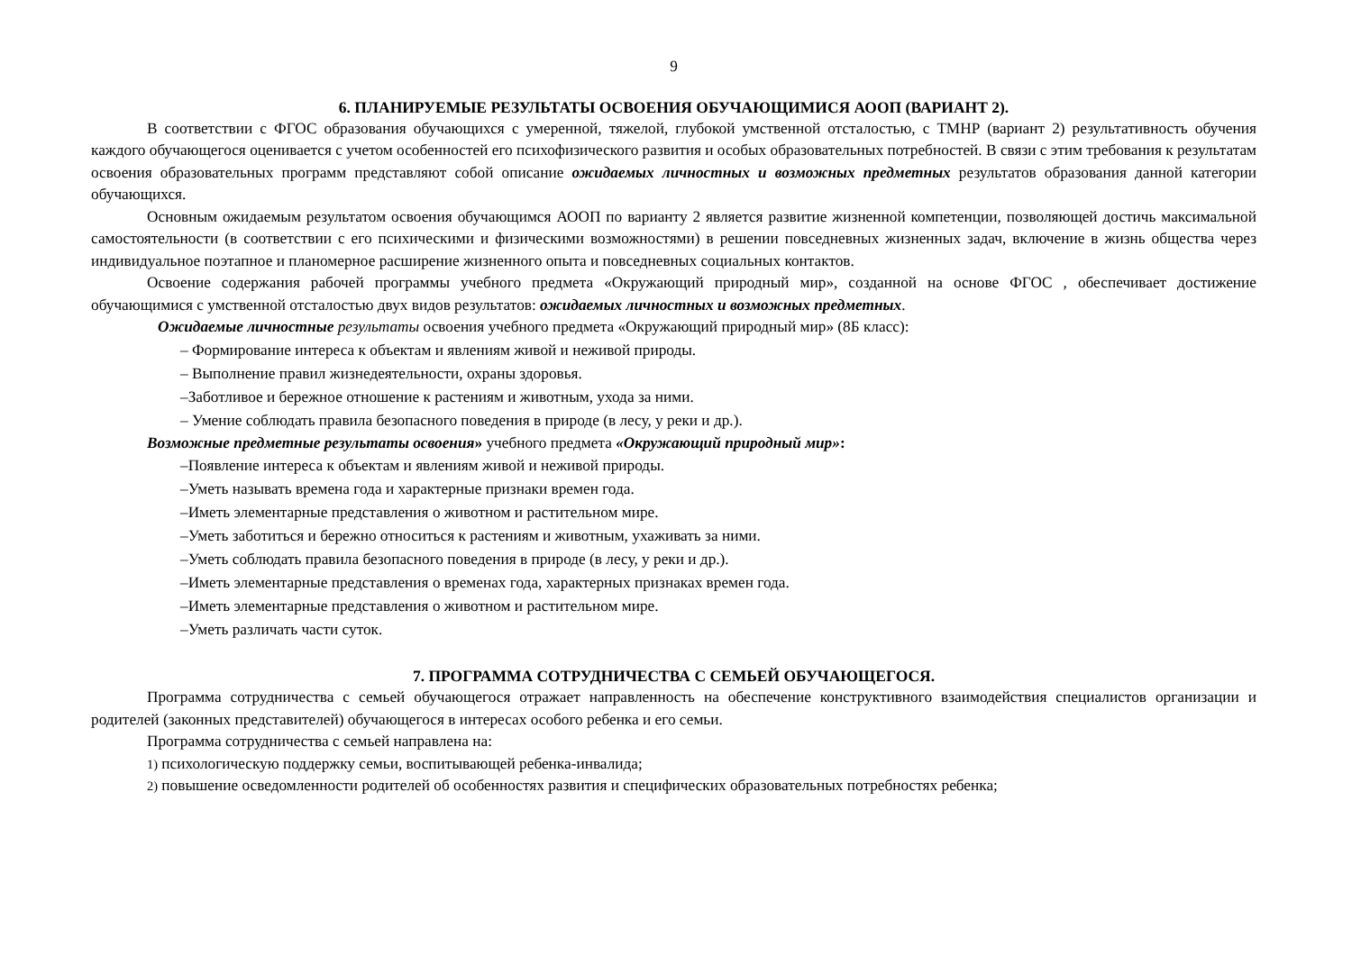9
6. ПЛАНИРУЕМЫЕ РЕЗУЛЬТАТЫ ОСВОЕНИЯ ОБУЧАЮЩИМИСЯ АООП (ВАРИАНТ 2).
В соответствии с ФГОС образования обучающихся с умеренной, тяжелой, глубокой умственной отсталостью, с ТМНР (вариант 2) результативность обучения каждого обучающегося оценивается с учетом особенностей его психофизического развития и особых образовательных потребностей. В связи с этим требования к результатам освоения образовательных программ представляют собой описание ожидаемых личностных и возможных предметных результатов образования данной категории обучающихся.
Основным ожидаемым результатом освоения обучающимся АООП по варианту 2 является развитие жизненной компетенции, позволяющей достичь максимальной самостоятельности (в соответствии с его психическими и физическими возможностями) в решении повседневных жизненных задач, включение в жизнь общества через индивидуальное поэтапное и планомерное расширение жизненного опыта и повседневных социальных контактов.
Освоение содержания рабочей программы учебного предмета «Окружающий природный мир», созданной на основе ФГОС , обеспечивает достижение обучающимися с умственной отсталостью двух видов результатов: ожидаемых личностных и возможных предметных.
Ожидаемые личностные результаты освоения учебного предмета «Окружающий природный мир» (8Б класс):
– Формирование интереса к объектам и явлениям живой и неживой природы.
– Выполнение правил жизнедеятельности, охраны здоровья.
–Заботливое и бережное отношение к растениям и животным, ухода за ними.
– Умение соблюдать правила безопасного поведения в природе (в лесу, у реки и др.).
Возможные предметные результаты освоения» учебного предмета «Окружающий природный мир»:
–Появление интереса к объектам и явлениям живой и неживой природы.
–Уметь называть времена года и характерные признаки времен года.
–Иметь элементарные представления о животном и растительном мире.
–Уметь заботиться и бережно относиться к растениям и животным, ухаживать за ними.
–Уметь соблюдать правила безопасного поведения в природе (в лесу, у реки и др.).
–Иметь элементарные представления о временах года, характерных признаках времен года.
–Иметь элементарные представления о животном и растительном мире.
–Уметь различать части суток.
7. ПРОГРАММА СОТРУДНИЧЕСТВА С СЕМЬЕЙ ОБУЧАЮЩЕГОСЯ.
Программа сотрудничества с семьей обучающегося отражает направленность на обеспечение конструктивного взаимодействия специалистов организации и родителей (законных представителей) обучающегося в интересах особого ребенка и его семьи.
Программа сотрудничества с семьей направлена на:
1) психологическую поддержку семьи, воспитывающей ребенка-инвалида;
2) повышение осведомленности родителей об особенностях развития и специфических образовательных потребностях ребенка;